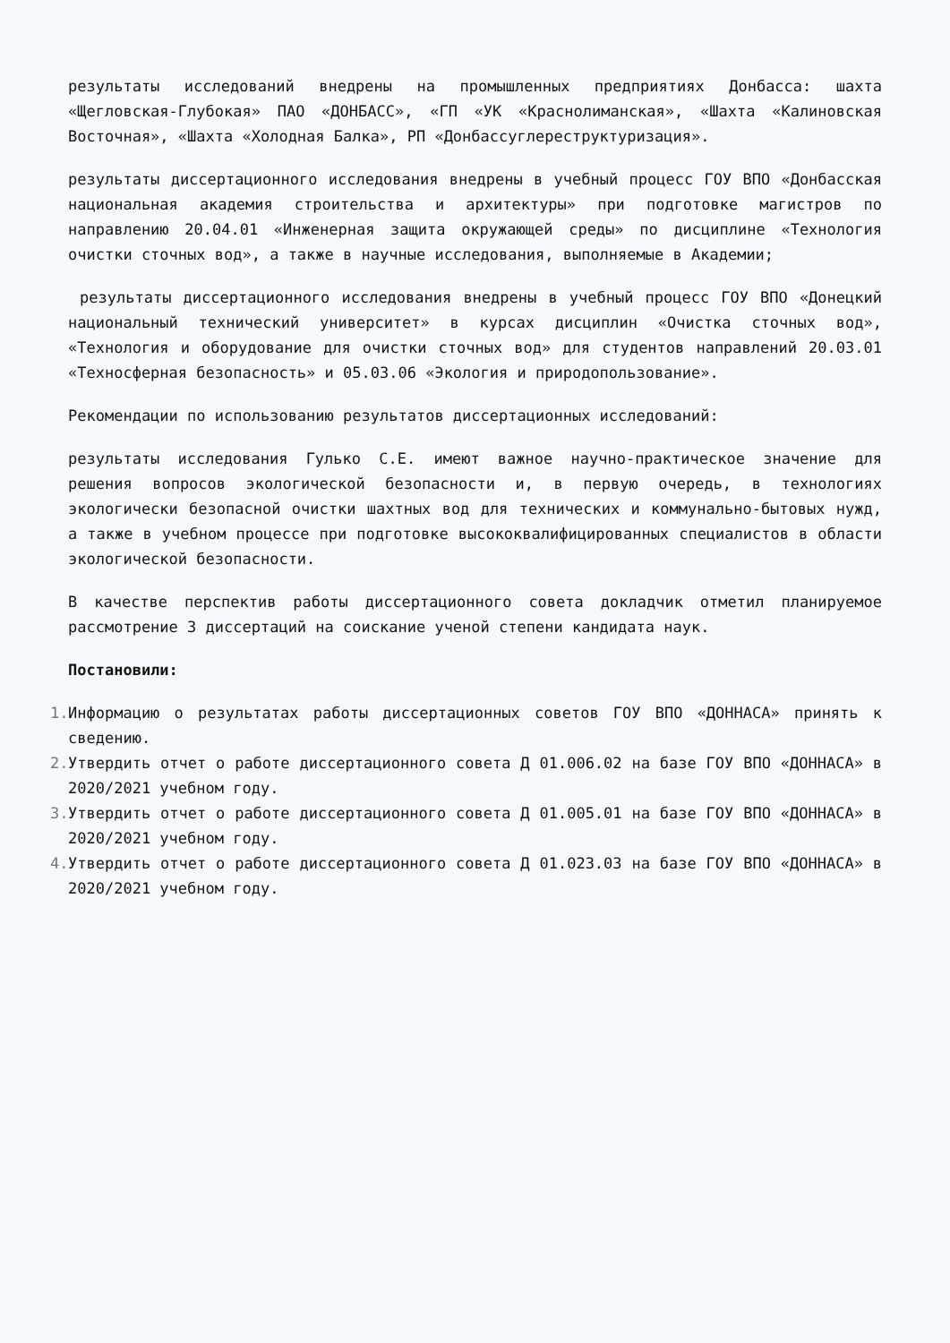результаты исследований внедрены на промышленных предприятиях Донбасса: шахта «Щегловская-Глубокая» ПАО «ДОНБАСС», «ГП «УК «Краснолиманская», «Шахта «Калиновская Восточная», «Шахта «Холодная Балка», РП «Донбассуглереструктуризация».
результаты диссертационного исследования внедрены в учебный процесс ГОУ ВПО «Донбасская национальная академия строительства и архитектуры» при подготовке магистров по направлению 20.04.01 «Инженерная защита окружающей среды» по дисциплине «Технология очистки сточных вод», а также в научные исследования, выполняемые в Академии;
результаты диссертационного исследования внедрены в учебный процесс ГОУ ВПО «Донецкий национальный технический университет» в курсах дисциплин «Очистка сточных вод», «Технология и оборудование для очистки сточных вод» для студентов направлений 20.03.01 «Техносферная безопасность» и 05.03.06 «Экология и природопользование».
Рекомендации по использованию результатов диссертационных исследований:
результаты исследования Гулько С.Е. имеют важное научно-практическое значение для решения вопросов экологической безопасности и, в первую очередь, в технологиях экологически безопасной очистки шахтных вод для технических и коммунально-бытовых нужд, а также в учебном процессе при подготовке высококвалифицированных специалистов в области экологической безопасности.
В качестве перспектив работы диссертационного совета докладчик отметил планируемое рассмотрение 3 диссертаций на соискание ученой степени кандидата наук.
Постановили:
1. Информацию о результатах работы диссертационных советов ГОУ ВПО «ДОННАСА» принять к сведению.
2. Утвердить отчет о работе диссертационного совета Д 01.006.02 на базе ГОУ ВПО «ДОННАСА» в 2020/2021 учебном году.
3. Утвердить отчет о работе диссертационного совета Д 01.005.01 на базе ГОУ ВПО «ДОННАСА» в 2020/2021 учебном году.
4. Утвердить отчет о работе диссертационного совета Д 01.023.03 на базе ГОУ ВПО «ДОННАСА» в 2020/2021 учебном году.